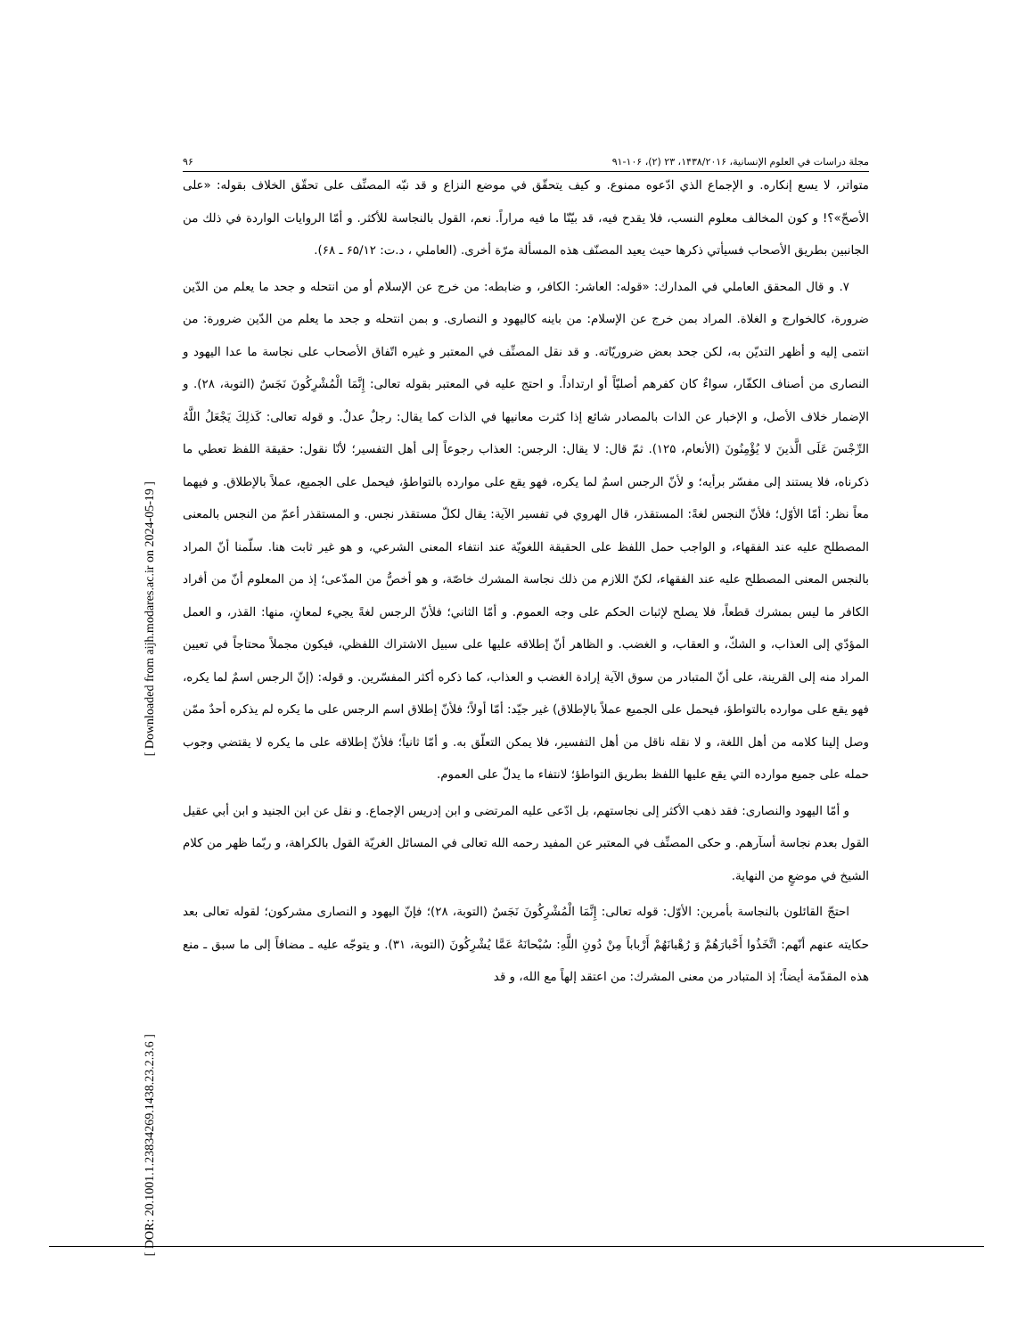[ Downloaded from aijh.modares.ac.ir on 2024-05-19 ]
[ DOR: 20.1001.1.23834269.1438.23.2.3.6 ]
مجلة دراسات في العلوم الإنسانية، ۱۴۳۸/۲۰۱۶، ۲۳ (۲)، ۱۰۶-۹۱ ۹۶
متواتر، لا يسع إنكاره. و الإجماع الذي ادّعوه ممنوع. و كيف يتحقّق في موضع النزاع و قد نبّه المصنِّف على تحقّق الخلاف بقوله: «على الأصحّ»؟! و كون المخالف معلوم النسب، فلا يقدح فيه، قد بيّنّا ما فيه مراراً. نعم، القول بالنجاسة للأكثر. و أمّا الروايات الواردة في ذلك من الجانبين بطريق الأصحاب فسيأتي ذكرها حيث يعيد المصنّف هذه المسألة مرّة أخرى. (العاملي ، د.ت: ۶۵/۱۲ ـ ۶۸).
۷. و قال المحقق العاملي في المدارك: «قوله: العاشر: الكافر، و ضابطه: من خرج عن الإسلام أو من انتحله و جحد ما يعلم من الدّين ضرورة، كالخوارج و الغلاة. المراد بمن خرج عن الإسلام: من باينه كاليهود و النصارى. و بمن انتحله و جحد ما يعلم من الدّين ضرورة: من انتمى إليه و أظهر التديّن به، لكن جحد بعض ضروريّاته. و قد نقل المصنِّف في المعتبر و غيره اتّفاق الأصحاب على نجاسة ما عدا اليهود و النصارى من أصناف الكفّار، سواءٌ كان كفرهم أصليّاً أو ارتداداً. و احتج عليه في المعتبر بقوله تعالى: إِنَّمَا الْمُشْرِكُونَ نَجَسٌ (التوبة، ۲۸). و الإضمار خلاف الأصل، و الإخبار عن الذات بالمصادر شائع إذا كثرت معانيها في الذات كما يقال: رجلٌ عدلٌ. و قوله تعالى: كَذلِكَ يَجْعَلُ اللَّهُ الرِّجْسَ عَلَى الَّذينَ لا يُؤْمِنُونَ (الأنعام، ۱۲۵). ثمّ قال: لا يقال: الرجس: العذاب رجوعاً إلى أهل التفسير؛ لأنّا نقول: حقيقة اللفظ تعطي ما ذكرناه، فلا يستند إلى مفسّر برأيه؛ و لأنّ الرجس اسمٌ لما يكره، فهو يقع على موارده بالتواطؤ، فيحمل على الجميع، عملاً بالإطلاق. و فيهما معاً نظر: أمّا الأوّل؛ فلأنّ النجس لغةً: المستقذر، قال الهروي في تفسير الآية: يقال لكلّ مستقذر نجس. و المستقذر أعمّ من النجس بالمعنى المصطلح عليه عند الفقهاء، و الواجب حمل اللفظ على الحقيقة اللغويّة عند انتفاء المعنى الشرعي، و هو غير ثابت هنا. سلّمنا أنّ المراد بالنجس المعنى المصطلح عليه عند الفقهاء، لكنّ اللازم من ذلك نجاسة المشرك خاصّة، و هو أخصُّ من المدّعى؛ إذ من المعلوم أنّ من أفراد الكافر ما ليس بمشرك قطعاً، فلا يصلح لإثبات الحكم على وجه العموم. و أمّا الثاني؛ فلأنّ الرجس لغةً يجيء لمعانٍ، منها: القذر، و العمل المؤدّي إلى العذاب، و الشكّ، و العقاب، و الغضب. و الظاهر أنّ إطلاقه عليها على سبيل الاشتراك اللفظي، فيكون مجملاً محتاجاً في تعيين المراد منه إلى القرينة، على أنّ المتبادر من سوق الآية إرادة الغضب و العذاب، كما ذكره أكثر المفسّرين. و قوله: (إنّ الرجس اسمٌ لما يكره، فهو يقع على موارده بالتواطؤ، فيحمل على الجميع عملاً بالإطلاق) غير جيّد: أمّا أولاً؛ فلأنّ إطلاق اسم الرجس على ما يكره لم يذكره أحدٌ ممّن وصل إلينا كلامه من أهل اللغة، و لا نقله ناقل من أهل التفسير، فلا يمكن التعلّق به. و أمّا ثانياً؛ فلأنّ إطلاقه على ما يكره لا يقتضي وجوب حمله على جميع موارده التي يقع عليها اللفظ بطريق التواطؤ؛ لانتفاء ما يدلّ على العموم.
و أمّا اليهود والنصارى: فقد ذهب الأكثر إلى نجاستهم، بل ادّعى عليه المرتضى و ابن إدريس الإجماع. و نقل عن ابن الجنيد و ابن أبي عقيل القول بعدم نجاسة أسآرهم. و حكى المصنِّف في المعتبر عن المفيد رحمه الله تعالى في المسائل الغريّة القول بالكراهة، و ربّما ظهر من كلام الشيخ في موضعٍ من النهاية.
احتجّ القائلون بالنجاسة بأمرين: الأوّل: قوله تعالى: إِنَّمَا الْمُشْرِكُونَ نَجَسٌ (التوبة، ۲۸)؛ فإنّ اليهود و النصارى مشركون؛ لقوله تعالى بعد حكايته عنهم أنّهم: اتَّخَذُوا أَحْبارَهُمْ وَ رُهْبانَهُمْ أَرْباباً مِنْ دُونِ اللَّهِ: سُبْحانَهُ عَمَّا يُشْرِكُونَ (التوبة، ۳۱). و يتوجّه عليه ـ مضافاً إلى ما سبق ـ منع هذه المقدّمة أيضاً؛ إذ المتبادر من معنى المشرك: من اعتقد إلهاً مع الله، و قد